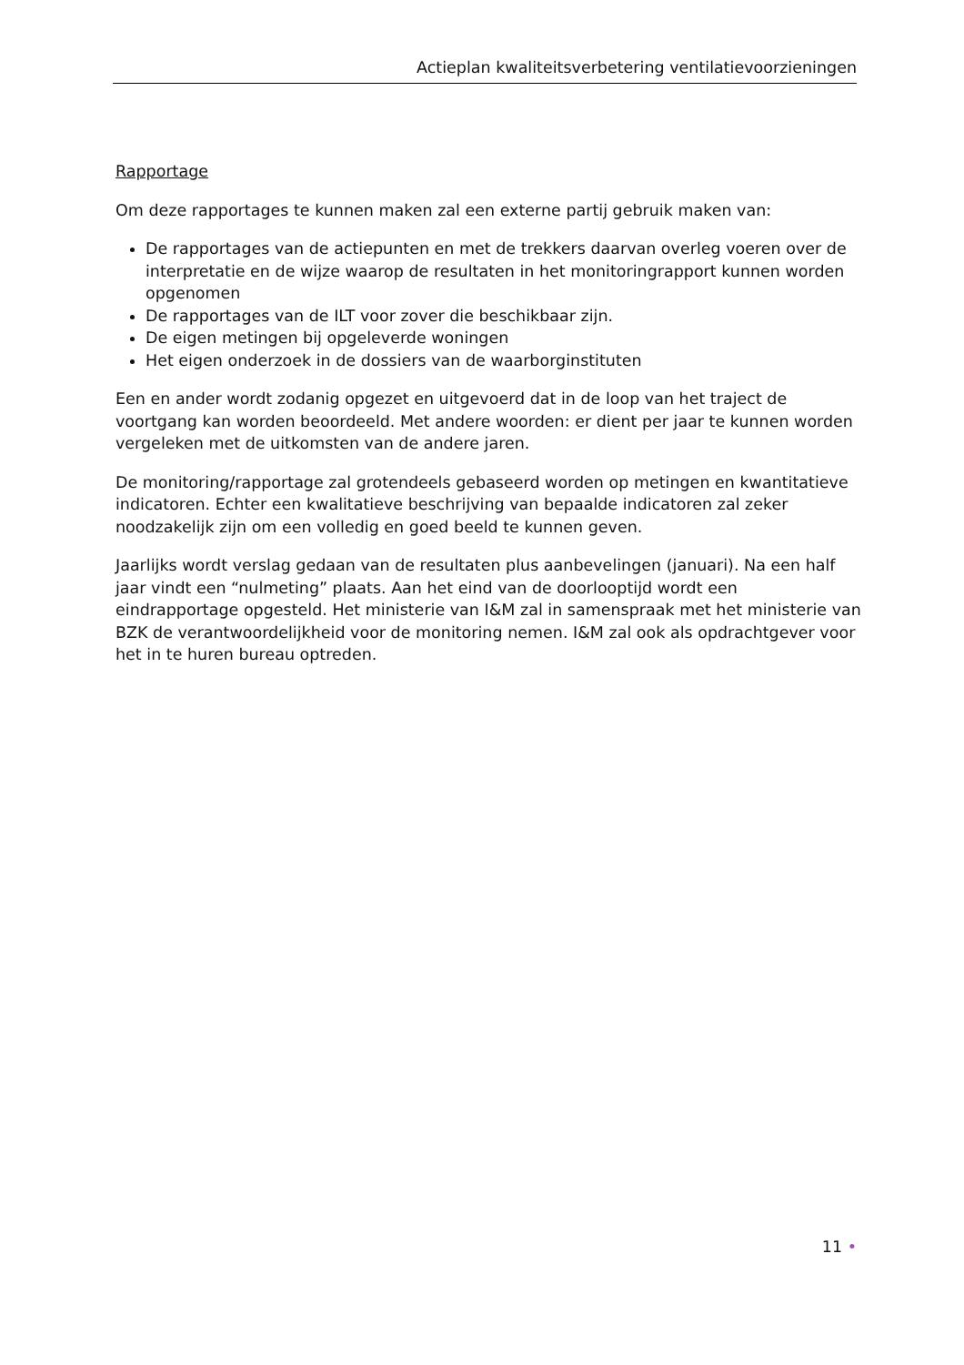Actieplan kwaliteitsverbetering ventilatievoorzieningen
Rapportage
Om deze rapportages te kunnen maken zal een externe partij gebruik maken van:
De rapportages van de actiepunten en met de trekkers daarvan overleg voeren over de interpretatie en de wijze waarop de resultaten in het monitoringrapport kunnen worden opgenomen
De rapportages van de ILT voor zover die beschikbaar zijn.
De eigen metingen bij opgeleverde woningen
Het eigen onderzoek in de dossiers van de waarborginstituten
Een en ander wordt zodanig opgezet en uitgevoerd dat in de loop van het traject de voortgang kan worden beoordeeld. Met andere woorden: er dient per jaar te kunnen worden vergeleken met de uitkomsten van de andere jaren.
De monitoring/rapportage zal grotendeels gebaseerd worden op metingen en kwantitatieve indicatoren. Echter een kwalitatieve beschrijving van bepaalde indicatoren zal zeker noodzakelijk zijn om een volledig en goed beeld te kunnen geven.
Jaarlijks wordt verslag gedaan van de resultaten plus aanbevelingen (januari). Na een half jaar vindt een “nulmeting” plaats. Aan het eind van de doorlooptijd wordt een eindrapportage opgesteld. Het ministerie van I&M zal in samenspraak met het ministerie van BZK de verantwoordelijkheid voor de monitoring nemen. I&M zal ook als opdrachtgever voor het in te huren bureau optreden.
11 •